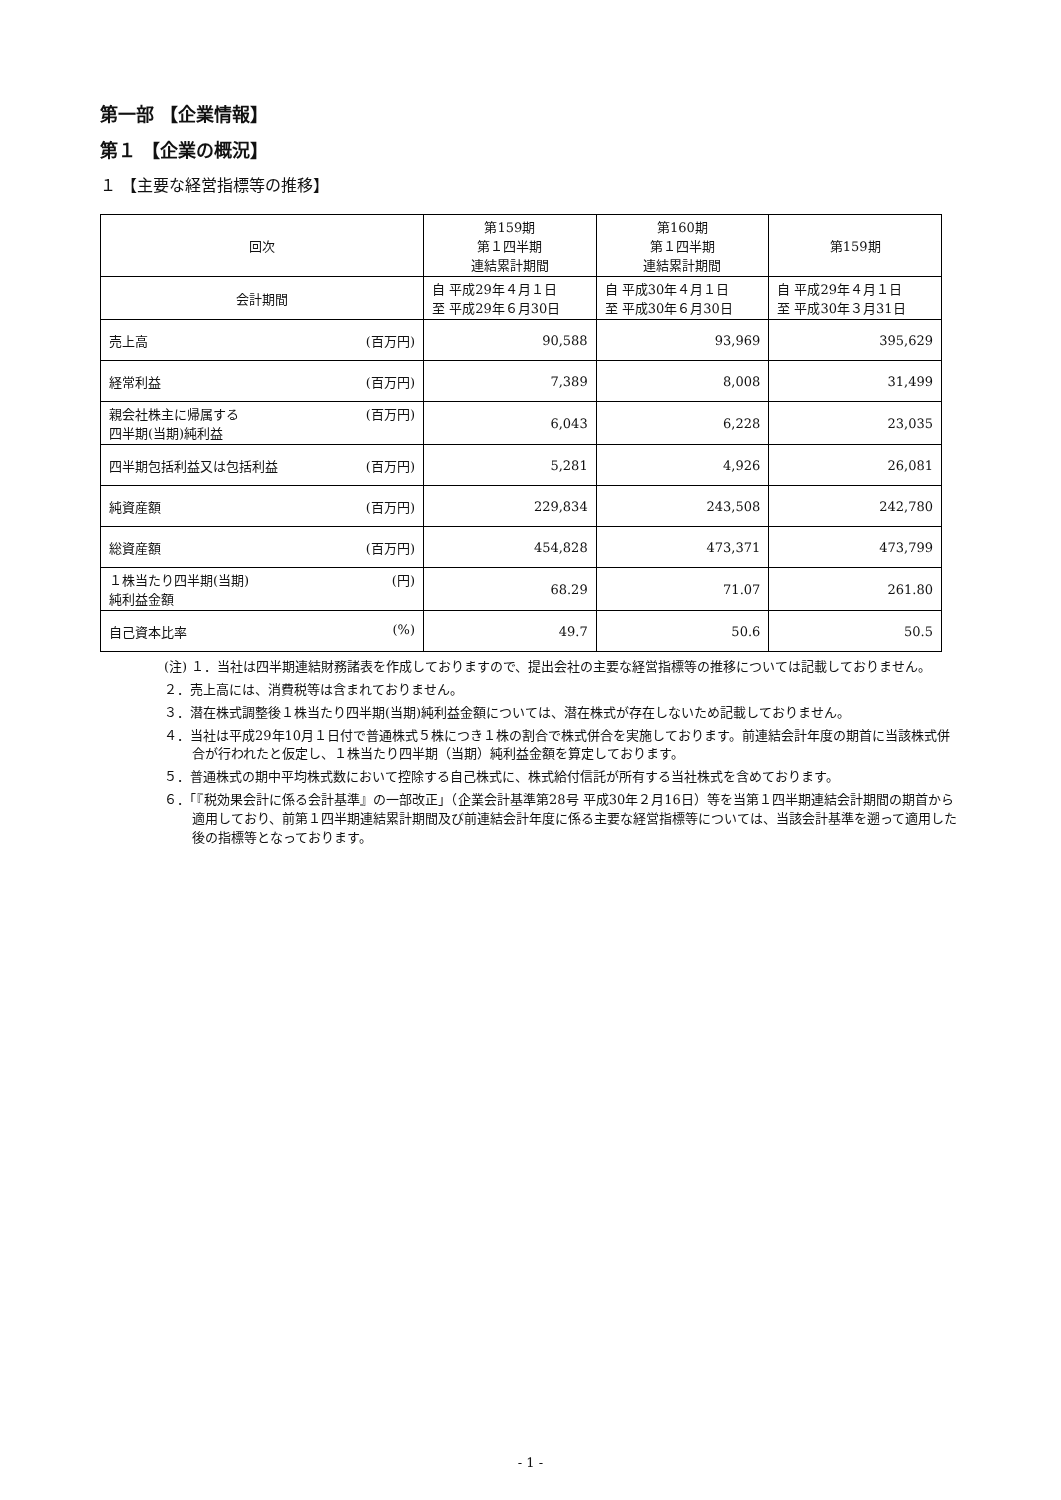第一部 【企業情報】
第１ 【企業の概況】
１ 【主要な経営指標等の推移】
| 回次 | 第159期 第１四半期 連結累計期間 | 第160期 第１四半期 連結累計期間 | 第159期 |
| --- | --- | --- | --- |
| 会計期間 | 自 平成29年４月１日 至 平成29年６月30日 | 自 平成30年４月１日 至 平成30年６月30日 | 自 平成29年４月１日 至 平成30年３月31日 |
| 売上高 (百万円) | 90,588 | 93,969 | 395,629 |
| 経常利益 (百万円) | 7,389 | 8,008 | 31,499 |
| 親会社株主に帰属する 四半期(当期)純利益 (百万円) | 6,043 | 6,228 | 23,035 |
| 四半期包括利益又は包括利益 (百万円) | 5,281 | 4,926 | 26,081 |
| 純資産額 (百万円) | 229,834 | 243,508 | 242,780 |
| 総資産額 (百万円) | 454,828 | 473,371 | 473,799 |
| １株当たり四半期(当期) 純利益金額 (円) | 68.29 | 71.07 | 261.80 |
| 自己資本比率 (%) | 49.7 | 50.6 | 50.5 |
(注) １．当社は四半期連結財務諸表を作成しておりますので、提出会社の主要な経営指標等の推移については記載しておりません。
２．売上高には、消費税等は含まれておりません。
３．潜在株式調整後１株当たり四半期(当期)純利益金額については、潜在株式が存在しないため記載しておりません。
４．当社は平成29年10月１日付で普通株式５株につき１株の割合で株式併合を実施しております。前連結会計年度の期首に当該株式併合が行われたと仮定し、１株当たり四半期（当期）純利益金額を算定しております。
５．普通株式の期中平均株式数において控除する自己株式に、株式給付信託が所有する当社株式を含めております。
６．「『税効果会計に係る会計基準』の一部改正」（企業会計基準第28号 平成30年２月16日）等を当第１四半期連結会計期間の期首から適用しており、前第１四半期連結累計期間及び前連結会計年度に係る主要な経営指標等については、当該会計基準を遡って適用した後の指標等となっております。
- 1 -